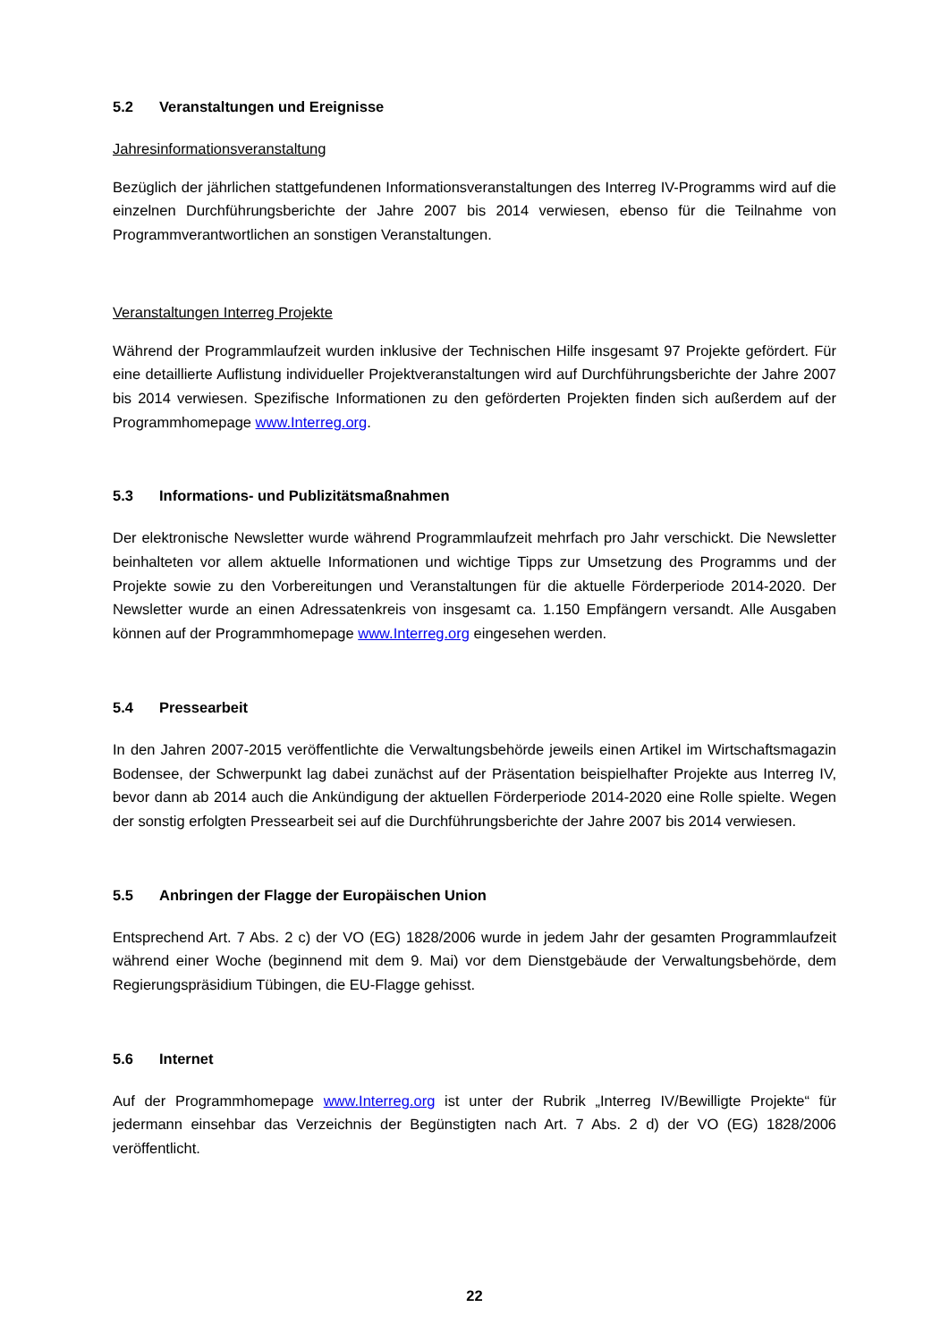5.2 Veranstaltungen und Ereignisse
Jahresinformationsveranstaltung
Bezüglich der jährlichen stattgefundenen Informationsveranstaltungen des Interreg IV-Programms wird auf die einzelnen Durchführungsberichte der Jahre 2007 bis 2014 verwiesen, ebenso für die Teilnahme von Programmverantwortlichen an sonstigen Veranstaltungen.
Veranstaltungen Interreg Projekte
Während der Programmlaufzeit wurden inklusive der Technischen Hilfe insgesamt 97 Projekte gefördert. Für eine detaillierte Auflistung individueller Projektveranstaltungen wird auf Durchführungsberichte der Jahre 2007 bis 2014 verwiesen. Spezifische Informationen zu den geförderten Projekten finden sich außerdem auf der Programmhomepage www.Interreg.org.
5.3 Informations- und Publizitätsmaßnahmen
Der elektronische Newsletter wurde während Programmlaufzeit mehrfach pro Jahr verschickt. Die Newsletter beinhalteten vor allem aktuelle Informationen und wichtige Tipps zur Umsetzung des Programms und der Projekte sowie zu den Vorbereitungen und Veranstaltungen für die aktuelle Förderperiode 2014-2020. Der Newsletter wurde an einen Adressatenkreis von insgesamt ca. 1.150 Empfängern versandt. Alle Ausgaben können auf der Programmhomepage www.Interreg.org eingesehen werden.
5.4 Pressearbeit
In den Jahren 2007-2015 veröffentlichte die Verwaltungsbehörde jeweils einen Artikel im Wirtschaftsmagazin Bodensee, der Schwerpunkt lag dabei zunächst auf der Präsentation beispielhafter Projekte aus Interreg IV, bevor dann ab 2014 auch die Ankündigung der aktuellen Förderperiode 2014-2020 eine Rolle spielte. Wegen der sonstig erfolgten Pressearbeit sei auf die Durchführungsberichte der Jahre 2007 bis 2014 verwiesen.
5.5 Anbringen der Flagge der Europäischen Union
Entsprechend Art. 7 Abs. 2 c) der VO (EG) 1828/2006 wurde in jedem Jahr der gesamten Programmlaufzeit während einer Woche (beginnend mit dem 9. Mai) vor dem Dienstgebäude der Verwaltungsbehörde, dem Regierungspräsidium Tübingen, die EU-Flagge gehisst.
5.6 Internet
Auf der Programmhomepage www.Interreg.org ist unter der Rubrik „Interreg IV/Bewilligte Projekte“ für jedermann einsehbar das Verzeichnis der Begünstigten nach Art. 7 Abs. 2 d) der VO (EG) 1828/2006 veröffentlicht.
22